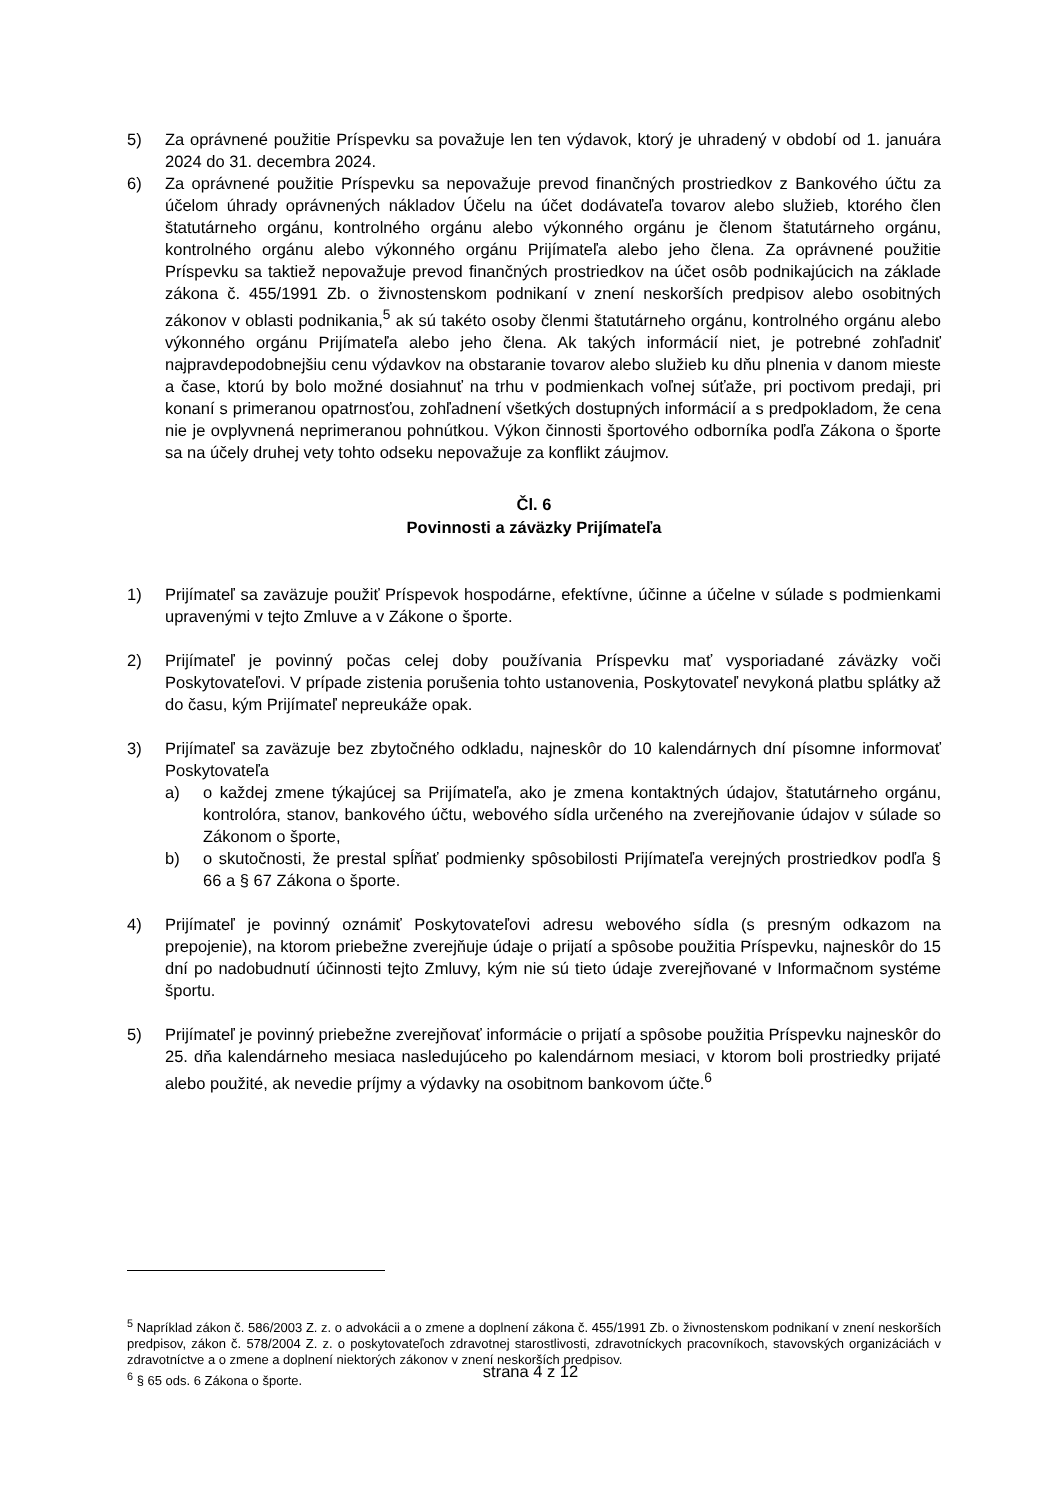5) Za oprávnené použitie Príspevku sa považuje len ten výdavok, ktorý je uhradený v období od 1. januára 2024 do 31. decembra 2024.
6) Za oprávnené použitie Príspevku sa nepovažuje prevod finančných prostriedkov z Bankového účtu za účelom úhrady oprávnených nákladov Účelu na účet dodávateľa tovarov alebo služieb, ktorého člen štatutárneho orgánu, kontrolného orgánu alebo výkonného orgánu je členom štatutárneho orgánu, kontrolného orgánu alebo výkonného orgánu Prijímateľa alebo jeho člena. Za oprávnené použitie Príspevku sa taktiež nepovažuje prevod finančných prostriedkov na účet osôb podnikajúcich na základe zákona č. 455/1991 Zb. o živnostenskom podnikaní v znení neskorších predpisov alebo osobitných zákonov v oblasti podnikania,<sup>5</sup> ak sú takéto osoby členmi štatutárneho orgánu, kontrolného orgánu alebo výkonného orgánu Prijímateľa alebo jeho člena. Ak takých informácií niet, je potrebné zohľadniť najpravdepodobnejšiu cenu výdavkov na obstaranie tovarov alebo služieb ku dňu plnenia v danom mieste a čase, ktorú by bolo možné dosiahnuť na trhu v podmienkach voľnej súťaže, pri poctivom predaji, pri konaní s primeranou opatrnosťou, zohľadnení všetkých dostupných informácií a s predpokladom, že cena nie je ovplyvnená neprimeranou pohnútkou. Výkon činnosti športového odborníka podľa Zákona o športe sa na účely druhej vety tohto odseku nepovažuje za konflikt záujmov.
Čl. 6
Povinnosti a záväzky Prijímateľa
1) Prijímateľ sa zaväzuje použiť Príspevok hospodárne, efektívne, účinne a účelne v súlade s podmienkami upravenými v tejto Zmluve a v Zákone o športe.
2) Prijímateľ je povinný počas celej doby používania Príspevku mať vysporiadané záväzky voči Poskytovateľovi. V prípade zistenia porušenia tohto ustanovenia, Poskytovateľ nevykoná platbu splátky až do času, kým Prijímateľ nepreukáže opak.
3) Prijímateľ sa zaväzuje bez zbytočného odkladu, najneskôr do 10 kalendárnych dní písomne informovať Poskytovateľa
a) o každej zmene týkajúcej sa Prijímateľa, ako je zmena kontaktných údajov, štatutárneho orgánu, kontrolóra, stanov, bankového účtu, webového sídla určeného na zverejňovanie údajov v súlade so Zákonom o športe,
b) o skutočnosti, že prestal spĺňať podmienky spôsobilosti Prijímateľa verejných prostriedkov podľa § 66 a § 67 Zákona o športe.
4) Prijímateľ je povinný oznámiť Poskytovateľovi adresu webového sídla (s presným odkazom na prepojenie), na ktorom priebežne zverejňuje údaje o prijatí a spôsobe použitia Príspevku, najneskôr do 15 dní po nadobudnutí účinnosti tejto Zmluvy, kým nie sú tieto údaje zverejňované v Informačnom systéme športu.
5) Prijímateľ je povinný priebežne zverejňovať informácie o prijatí a spôsobe použitia Príspevku najneskôr do 25. dňa kalendárneho mesiaca nasledujúceho po kalendárnom mesiaci, v ktorom boli prostriedky prijaté alebo použité, ak nevedie príjmy a výdavky na osobitnom bankovom účte.<sup>6</sup>
<sup>5</sup> Napríklad zákon č. 586/2003 Z. z. o advokácii a o zmene a doplnení zákona č. 455/1991 Zb. o živnostenskom podnikaní v znení neskorších predpisov, zákon č. 578/2004 Z. z. o poskytovateľoch zdravotnej starostlivosti, zdravotníckych pracovníkoch, stavovských organizáciách v zdravotníctve a o zmene a doplnení niektorých zákonov v znení neskorších predpisov.
<sup>6</sup> § 65 ods. 6 Zákona o športe.
strana 4 z 12